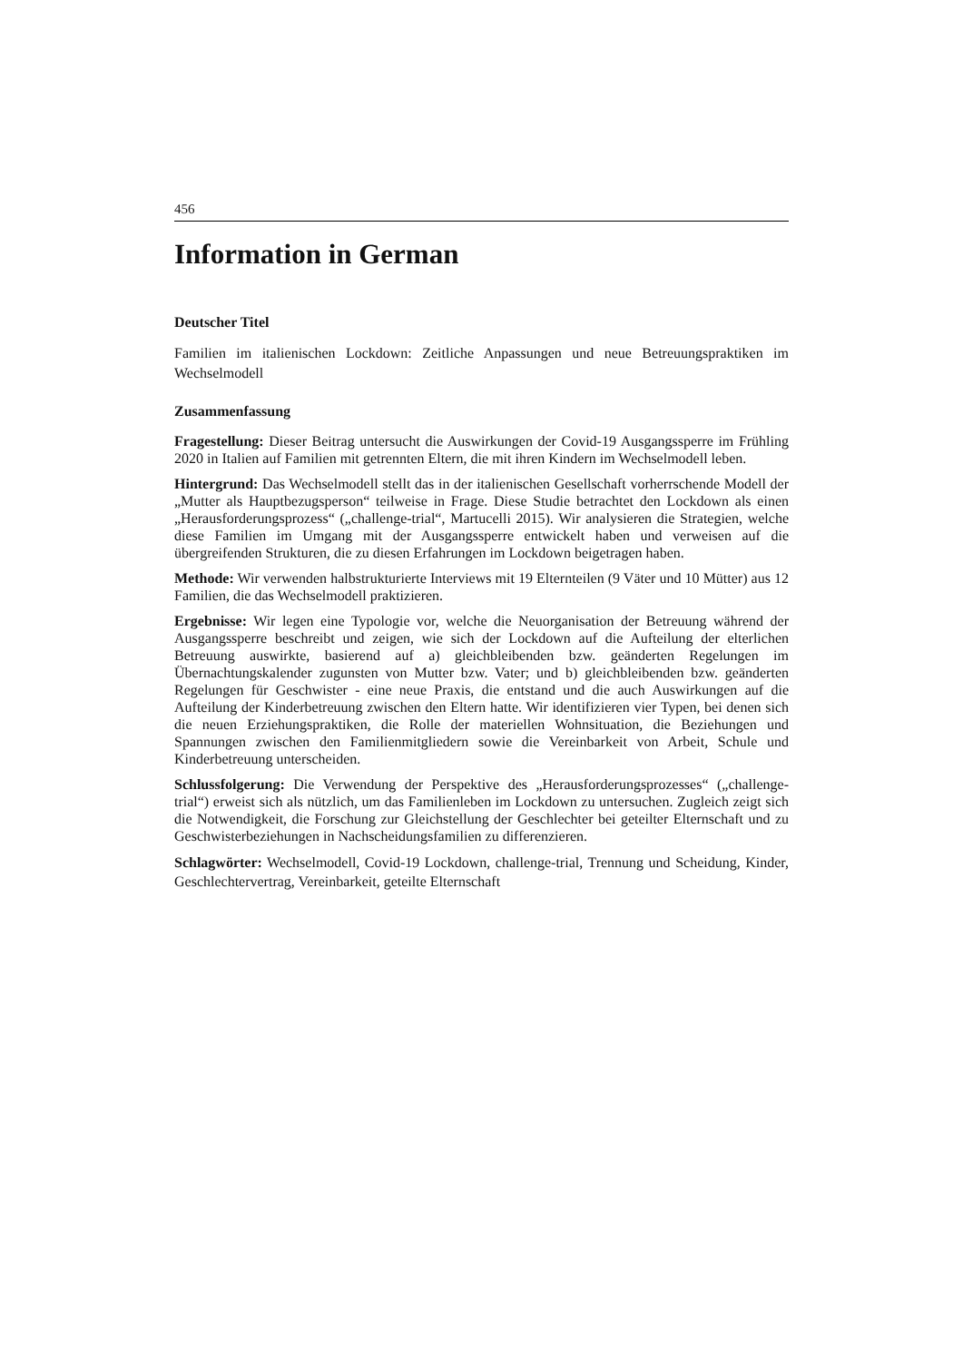456
Information in German
Deutscher Titel
Familien im italienischen Lockdown: Zeitliche Anpassungen und neue Betreuungspraktiken im Wechselmodell
Zusammenfassung
Fragestellung: Dieser Beitrag untersucht die Auswirkungen der Covid-19 Ausgangssperre im Frühling 2020 in Italien auf Familien mit getrennten Eltern, die mit ihren Kindern im Wechselmodell leben.
Hintergrund: Das Wechselmodell stellt das in der italienischen Gesellschaft vorherrschende Modell der „Mutter als Hauptbezugsperson“ teilweise in Frage. Diese Studie betrachtet den Lockdown als einen „Herausforderungsprozess“ („challenge-trial“, Martucelli 2015). Wir analysieren die Strategien, welche diese Familien im Umgang mit der Ausgangssperre entwickelt haben und verweisen auf die übergreifenden Strukturen, die zu diesen Erfahrungen im Lockdown beigetragen haben.
Methode: Wir verwenden halbstrukturierte Interviews mit 19 Elternteilen (9 Väter und 10 Mütter) aus 12 Familien, die das Wechselmodell praktizieren.
Ergebnisse: Wir legen eine Typologie vor, welche die Neuorganisation der Betreuung während der Ausgangssperre beschreibt und zeigen, wie sich der Lockdown auf die Aufteilung der elterlichen Betreuung auswirkte, basierend auf a) gleichbleibenden bzw. geänderten Regelungen im Übernachtungskalender zugunsten von Mutter bzw. Vater; und b) gleichbleibenden bzw. geänderten Regelungen für Geschwister - eine neue Praxis, die entstand und die auch Auswirkungen auf die Aufteilung der Kinderbetreuung zwischen den Eltern hatte. Wir identifizieren vier Typen, bei denen sich die neuen Erziehungspraktiken, die Rolle der materiellen Wohnsituation, die Beziehungen und Spannungen zwischen den Familienmitgliedern sowie die Vereinbarkeit von Arbeit, Schule und Kinderbetreuung unterscheiden.
Schlussfolgerung: Die Verwendung der Perspektive des „Herausforderungsprozesses“ („challenge-trial“) erweist sich als nützlich, um das Familienleben im Lockdown zu untersuchen. Zugleich zeigt sich die Notwendigkeit, die Forschung zur Gleichstellung der Geschlechter bei geteilter Elternschaft und zu Geschwisterbeziehungen in Nachscheidungsfamilien zu differenzieren.
Schlagwörter: Wechselmodell, Covid-19 Lockdown, challenge-trial, Trennung und Scheidung, Kinder, Geschlechtervertrag, Vereinbarkeit, geteilte Elternschaft